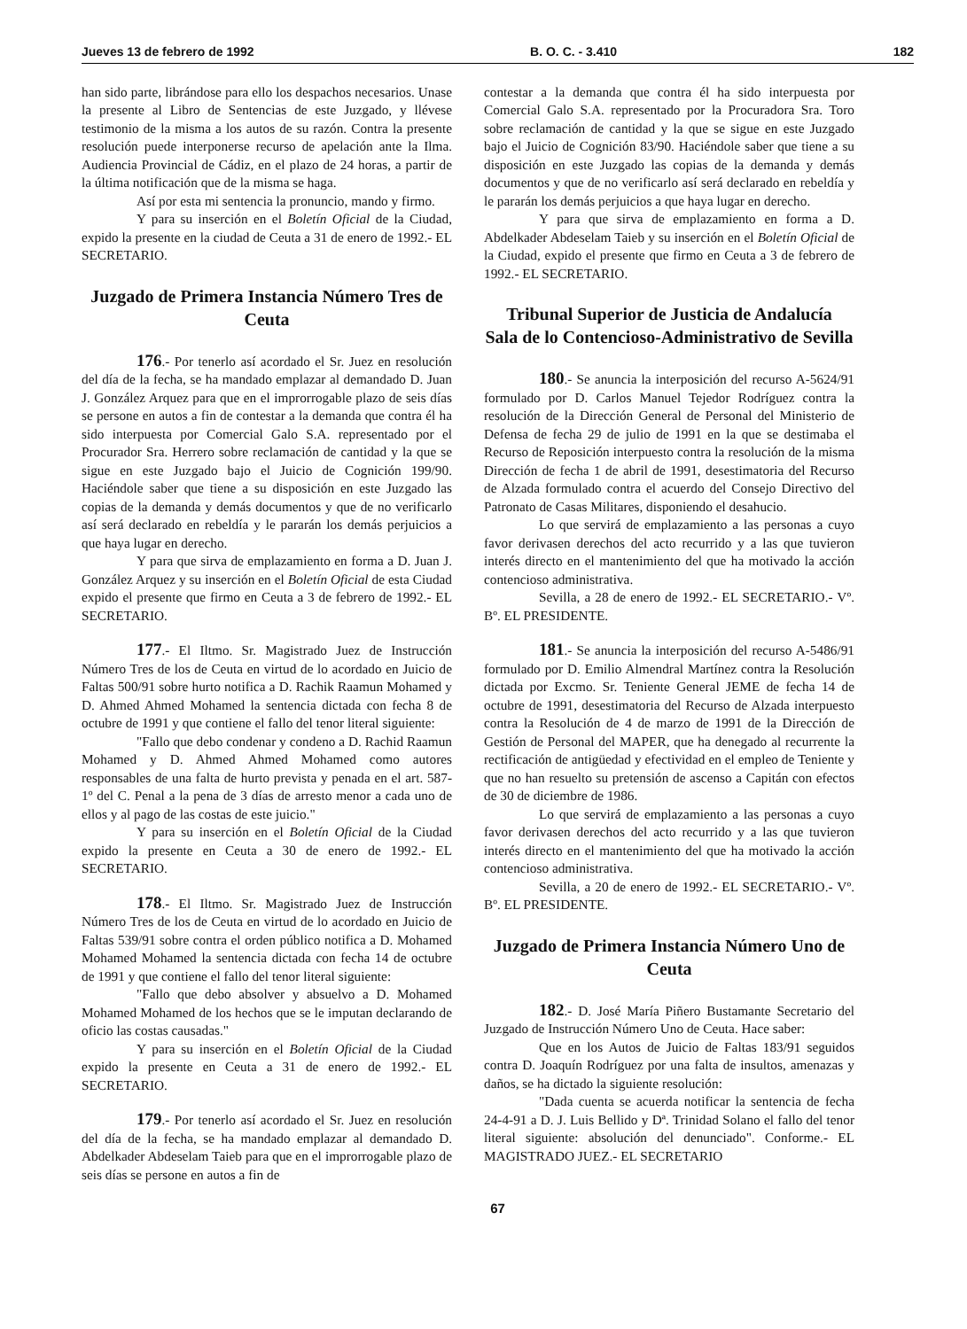Jueves 13 de febrero de 1992 B. O. C. - 3.410 182
han sido parte, librándose para ello los despachos necesarios. Unase la presente al Libro de Sentencias de este Juzgado, y llévese testimonio de la misma a los autos de su razón. Contra la presente resolución puede interponerse recurso de apelación ante la Ilma. Audiencia Provincial de Cádiz, en el plazo de 24 horas, a partir de la última notificación que de la misma se haga.
Así por esta mi sentencia la pronuncio, mando y firmo.
Y para su inserción en el Boletín Oficial de la Ciudad, expido la presente en la ciudad de Ceuta a 31 de enero de 1992.- EL SECRETARIO.
Juzgado de Primera Instancia Número Tres de Ceuta
176.- Por tenerlo así acordado el Sr. Juez en resolución del día de la fecha, se ha mandado emplazar al demandado D. Juan J. González Arquez para que en el improrrogable plazo de seis días se persone en autos a fin de contestar a la demanda que contra él ha sido interpuesta por Comercial Galo S.A. representado por el Procurador Sra. Herrero sobre reclamación de cantidad y la que se sigue en este Juzgado bajo el Juicio de Cognición 199/90. Haciéndole saber que tiene a su disposición en este Juzgado las copias de la demanda y demás documentos y que de no verificarlo así será declarado en rebeldía y le pararán los demás perjuicios a que haya lugar en derecho.
Y para que sirva de emplazamiento en forma a D. Juan J. González Arquez y su inserción en el Boletín Oficial de esta Ciudad expido el presente que firmo en Ceuta a 3 de febrero de 1992.- EL SECRETARIO.
177.- El Iltmo. Sr. Magistrado Juez de Instrucción Número Tres de los de Ceuta en virtud de lo acordado en Juicio de Faltas 500/91 sobre hurto notifica a D. Rachik Raamun Mohamed y D. Ahmed Ahmed Mohamed la sentencia dictada con fecha 8 de octubre de 1991 y que contiene el fallo del tenor literal siguiente:
"Fallo que debo condenar y condeno a D. Rachid Raamun Mohamed y D. Ahmed Ahmed Mohamed como autores responsables de una falta de hurto prevista y penada en el art. 587-1º del C. Penal a la pena de 3 días de arresto menor a cada uno de ellos y al pago de las costas de este juicio."
Y para su inserción en el Boletín Oficial de la Ciudad expido la presente en Ceuta a 30 de enero de 1992.- EL SECRETARIO.
178.- El Iltmo. Sr. Magistrado Juez de Instrucción Número Tres de los de Ceuta en virtud de lo acordado en Juicio de Faltas 539/91 sobre contra el orden público notifica a D. Mohamed Mohamed Mohamed la sentencia dictada con fecha 14 de octubre de 1991 y que contiene el fallo del tenor literal siguiente:
"Fallo que debo absolver y absuelvo a D. Mohamed Mohamed Mohamed de los hechos que se le imputan declarando de oficio las costas causadas."
Y para su inserción en el Boletín Oficial de la Ciudad expido la presente en Ceuta a 31 de enero de 1992.- EL SECRETARIO.
179.- Por tenerlo así acordado el Sr. Juez en resolución del día de la fecha, se ha mandado emplazar al demandado D. Abdelkader Abdeselam Taieb para que en el improrrogable plazo de seis días se persone en autos a fin de
contestar a la demanda que contra él ha sido interpuesta por Comercial Galo S.A. representado por la Procuradora Sra. Toro sobre reclamación de cantidad y la que se sigue en este Juzgado bajo el Juicio de Cognición 83/90. Haciéndole saber que tiene a su disposición en este Juzgado las copias de la demanda y demás documentos y que de no verificarlo así será declarado en rebeldía y le pararán los demás perjuicios a que haya lugar en derecho.
Y para que sirva de emplazamiento en forma a D. Abdelkader Abdeselam Taieb y su inserción en el Boletín Oficial de la Ciudad, expido el presente que firmo en Ceuta a 3 de febrero de 1992.- EL SECRETARIO.
Tribunal Superior de Justicia de Andalucía
Sala de lo Contencioso-Administrativo de Sevilla
180.- Se anuncia la interposición del recurso A-5624/91 formulado por D. Carlos Manuel Tejedor Rodríguez contra la resolución de la Dirección General de Personal del Ministerio de Defensa de fecha 29 de julio de 1991 en la que se destimaba el Recurso de Reposición interpuesto contra la resolución de la misma Dirección de fecha 1 de abril de 1991, desestimatoria del Recurso de Alzada formulado contra el acuerdo del Consejo Directivo del Patronato de Casas Militares, disponiendo el desahucio.
Lo que servirá de emplazamiento a las personas a cuyo favor derivasen derechos del acto recurrido y a las que tuvieron interés directo en el mantenimiento del que ha motivado la acción contencioso administrativa.
Sevilla, a 28 de enero de 1992.- EL SECRETARIO.- Vº. Bº. EL PRESIDENTE.
181.- Se anuncia la interposición del recurso A-5486/91 formulado por D. Emilio Almendral Martínez contra la Resolución dictada por Excmo. Sr. Teniente General JEME de fecha 14 de octubre de 1991, desestimatoria del Recurso de Alzada interpuesto contra la Resolución de 4 de marzo de 1991 de la Dirección de Gestión de Personal del MAPER, que ha denegado al recurrente la rectificación de antigüedad y efectividad en el empleo de Teniente y que no han resuelto su pretensión de ascenso a Capitán con efectos de 30 de diciembre de 1986.
Lo que servirá de emplazamiento a las personas a cuyo favor derivasen derechos del acto recurrido y a las que tuvieron interés directo en el mantenimiento del que ha motivado la acción contencioso administrativa.
Sevilla, a 20 de enero de 1992.- EL SECRETARIO.- Vº. Bº. EL PRESIDENTE.
Juzgado de Primera Instancia Número Uno de Ceuta
182.- D. José María Piñero Bustamante Secretario del Juzgado de Instrucción Número Uno de Ceuta. Hace saber:
Que en los Autos de Juicio de Faltas 183/91 seguidos contra D. Joaquín Rodríguez por una falta de insultos, amenazas y daños, se ha dictado la siguiente resolución:
"Dada cuenta se acuerda notificar la sentencia de fecha 24-4-91 a D. J. Luis Bellido y Dª. Trinidad Solano el fallo del tenor literal siguiente: absolución del denunciado". Conforme.- EL MAGISTRADO JUEZ.- EL SECRETARIO
67